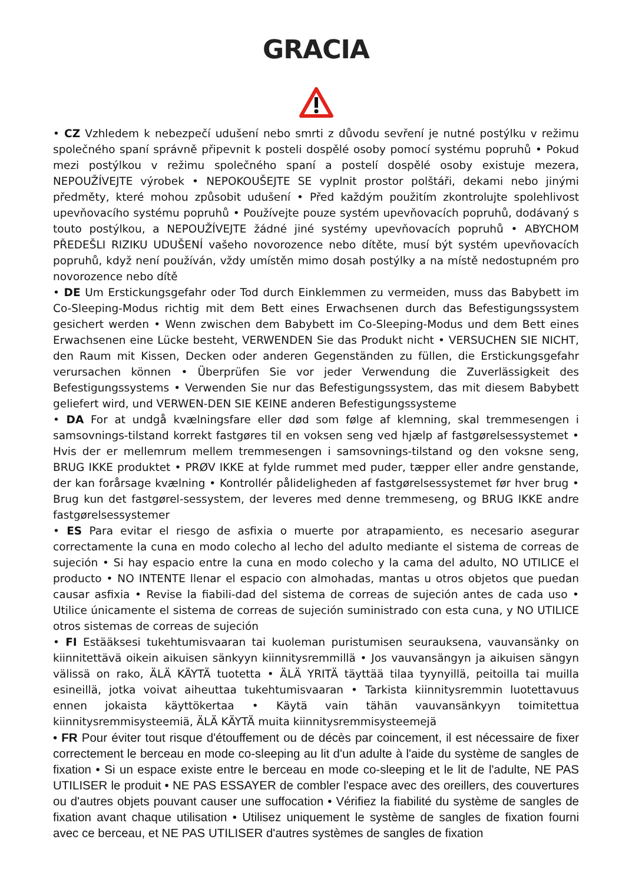GRACIA
• CZ Vzhledem k nebezpečí udušení nebo smrti z důvodu sevření je nutné postýlku v režimu společného spaní správně připevnit k posteli dospělé osoby pomocí systému popruhů • Pokud mezi postýlkou v režimu společného spaní a postelí dospělé osoby existuje mezera, NEPOUŽÍVEJTE výrobek • NEPOKOUŠEJTE SE vyplnit prostor polštáři, dekami nebo jinými předměty, které mohou způsobit udušení • Před každým použitím zkontrolujte spolehlivost upevňovacího systému popruhů • Používejte pouze systém upevňovacích popruhů, dodávaný s touto postýlkou, a NEPOUŽÍVEJTE žádné jiné systémy upevňovacích popruhů • ABYCHOM PŘEDEŠLI RIZIKU UDUŠENÍ vašeho novorozence nebo dítěte, musí být systém upevňovacích popruhů, když není používán, vždy umístěn mimo dosah postýlky a na místě nedostupném pro novorozence nebo dítě
• DE Um Erstickungsgefahr oder Tod durch Einklemmen zu vermeiden, muss das Babybett im Co-Sleeping-Modus richtig mit dem Bett eines Erwachsenen durch das Befestigungssystem gesichert werden • Wenn zwischen dem Babybett im Co-Sleeping-Modus und dem Bett eines Erwachsenen eine Lücke besteht, VERWENDEN Sie das Produkt nicht • VERSUCHEN SIE NICHT, den Raum mit Kissen, Decken oder anderen Gegenständen zu füllen, die Erstickungsgefahr verursachen können • Überprüfen Sie vor jeder Verwendung die Zuverlässigkeit des Befestigungssystems • Verwenden Sie nur das Befestigungssystem, das mit diesem Babybett geliefert wird, und VERWEN-DEN SIE KEINE anderen Befestigungssysteme
• DA For at undgå kvælningsfare eller død som følge af klemning, skal tremmesengen i samsovnings-tilstand korrekt fastgøres til en voksen seng ved hjælp af fastgørelsessystemet • Hvis der er mellemrum mellem tremmesengen i samsovnings-tilstand og den voksne seng, BRUG IKKE produktet • PRØV IKKE at fylde rummet med puder, tæpper eller andre genstande, der kan forårsage kvælning • Kontrollér pålideligheden af fastgørelsessystemet før hver brug • Brug kun det fastgørel-sessystem, der leveres med denne tremmeseng, og BRUG IKKE andre fastgørelsessystemer
• ES Para evitar el riesgo de asfixia o muerte por atrapamiento, es necesario asegurar correctamente la cuna en modo colecho al lecho del adulto mediante el sistema de correas de sujeción • Si hay espacio entre la cuna en modo colecho y la cama del adulto, NO UTILICE el producto • NO INTENTE llenar el espacio con almohadas, mantas u otros objetos que puedan causar asfixia • Revise la fiabili-dad del sistema de correas de sujeción antes de cada uso • Utilice únicamente el sistema de correas de sujeción suministrado con esta cuna, y NO UTILICE otros sistemas de correas de sujeción
• FI Estääksesi tukehtumisvaaran tai kuoleman puristumisen seurauksena, vauvansänky on kiinnitettävä oikein aikuisen sänkyyn kiinnitysremmillä • Jos vauvansängyn ja aikuisen sängyn välissä on rako, ÄLÄ KÄYTÄ tuotetta • ÄLÄ YRITÄ täyttää tilaa tyynyillä, peitoilla tai muilla esineillä, jotka voivat aiheuttaa tukehtumisvaaran • Tarkista kiinnitysremmin luotettavuus ennen jokaista käyttökertaa • Käytä vain tähän vauvansänkyyn toimitettua kiinnitysremmisysteemiä, ÄLÄ KÄYTÄ muita kiinnitysremmisysteemejä
• FR Pour éviter tout risque d'étouffement ou de décès par coincement, il est nécessaire de fixer correctement le berceau en mode co-sleeping au lit d'un adulte à l'aide du système de sangles de fixation • Si un espace existe entre le berceau en mode co-sleeping et le lit de l'adulte, NE PAS UTILISER le produit • NE PAS ESSAYER de combler l'espace avec des oreillers, des couvertures ou d'autres objets pouvant causer une suffocation • Vérifiez la fiabilité du système de sangles de fixation avant chaque utilisation • Utilisez uniquement le système de sangles de fixation fourni avec ce berceau, et NE PAS UTILISER d'autres systèmes de sangles de fixation